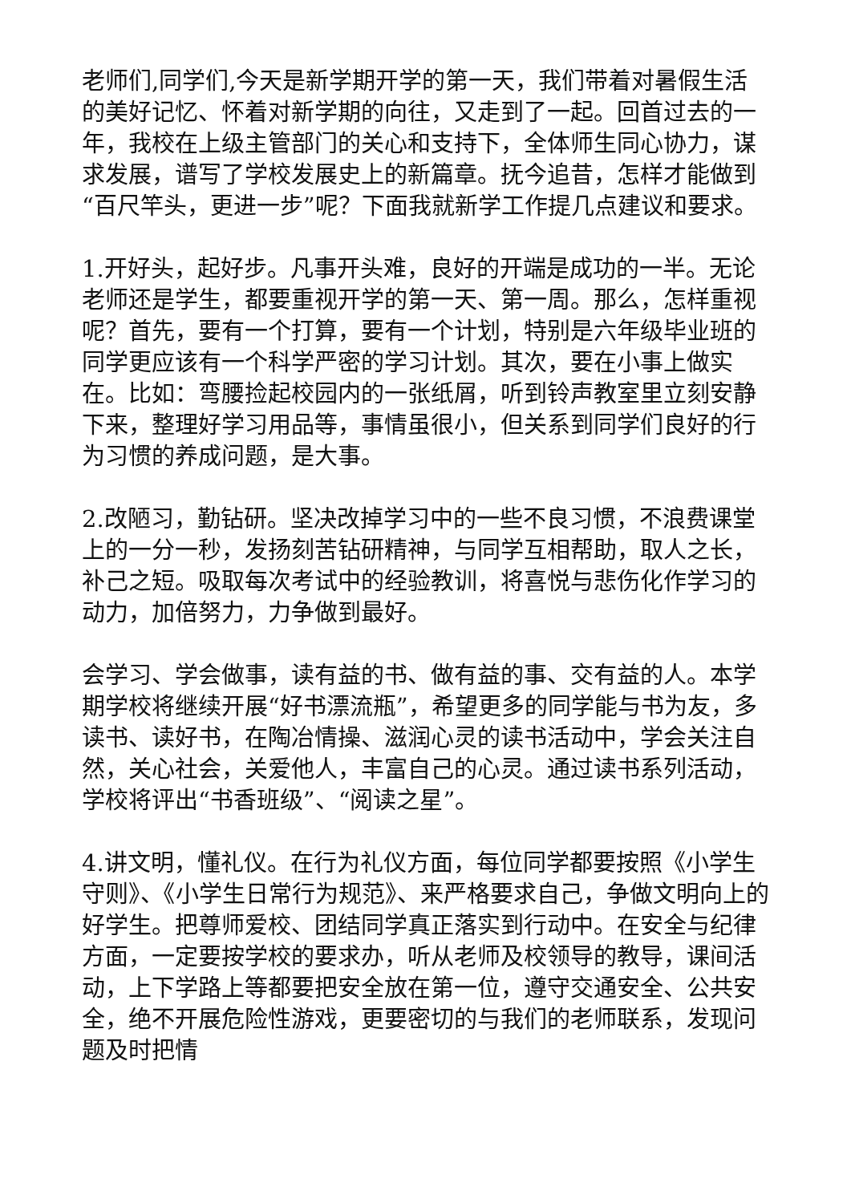老师们,同学们,今天是新学期开学的第一天，我们带着对暑假生活的美好记忆、怀着对新学期的向往，又走到了一起。回首过去的一年，我校在上级主管部门的关心和支持下，全体师生同心协力，谋求发展，谱写了学校发展史上的新篇章。抚今追昔，怎样才能做到“百尺竿头，更进一步”呢？下面我就新学工作提几点建议和要求。
1.开好头，起好步。凡事开头难，良好的开端是成功的一半。无论老师还是学生，都要重视开学的第一天、第一周。那么，怎样重视呢？首先，要有一个打算，要有一个计划，特别是六年级毕业班的同学更应该有一个科学严密的学习计划。其次，要在小事上做实在。比如：弯腰捡起校园内的一张纸屑，听到铃声教室里立刻安静下来，整理好学习用品等，事情虽很小，但关系到同学们良好的行为习惯的养成问题，是大事。
2.改陋习，勤钻研。坚决改掉学习中的一些不良习惯，不浪费课堂上的一分一秒，发扬刻苦钻研精神，与同学互相帮助，取人之长，补己之短。吸取每次考试中的经验教训，将喜悦与悲伤化作学习的动力，加倍努力，力争做到最好。
会学习、学会做事，读有益的书、做有益的事、交有益的人。本学期学校将继续开展“好书漂流瓶”，希望更多的同学能与书为友，多读书、读好书，在陶冶情操、滋润心灵的读书活动中，学会关注自然，关心社会，关爱他人，丰富自己的心灵。通过读书系列活动，学校将评出“书香班级”、“阅读之星”。
4.讲文明，懂礼仪。在行为礼仪方面，每位同学都要按照《小学生守则》、《小学生日常行为规范》、来严格要求自己，争做文明向上的好学生。把尊师爱校、团结同学真正落实到行动中。在安全与纪律方面，一定要按学校的要求办，听从老师及校领导的教导，课间活动，上下学路上等都要把安全放在第一位，遵守交通安全、公共安全，绝不开展危险性游戏，更要密切的与我们的老师联系，发现问题及时把情